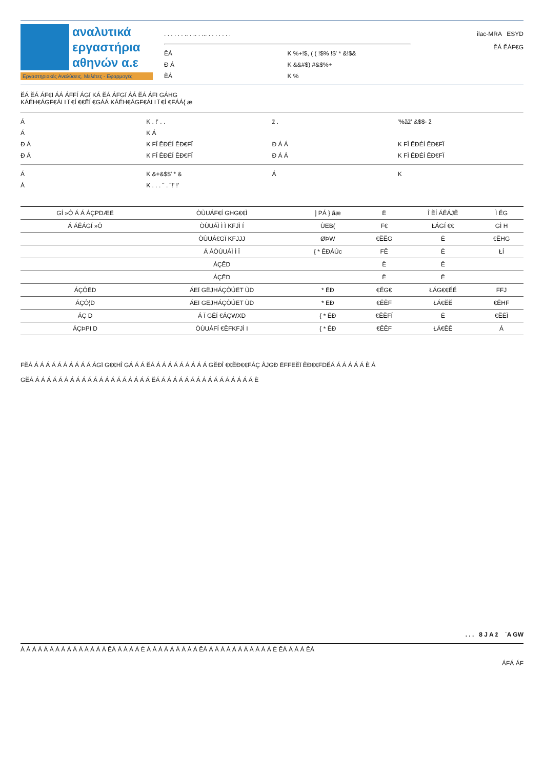αναλυτικά
εργαστήρια
αθηνών α.ε
Εργαστηριακές Αναλύσεις, Μελέτες - Εφαρμογές
. . . . . . .. . .. . ... . . . . . . .
ĔÁ K %+!$, ( ( !$% !$' * &!$&
Ð Á K &&#$) #&$%+
ĔÁ K %
ilac-MRA ESYD
ĔÁ ĔÁF€G
ĔÁ ĔÁ ÁF€I ÁÁ ÁFFÍ ÁGÏ KÁ ĔÁ ÁFGÏ ÁÁ ĔÁ ÁFI GÁHG
KÁÉH€ÁGF€ÁI I Ï €Í €€ËÍ €GÁÁ KÁÉH€ÁGF€ÁI I Ï €Í €FÁÁ{ æ
Á K . !' . . ž . '%ãž' &$$- ž
Á K Á
Ð Á K FÎ ĒĐÉÍ ĒĐ€FÏ Ð Á Á K FÎ ĒĐÉÍ ĒĐ€FÏ
Ð Á K FÎ ĒĐÉÍ ĒĐ€FÏ Ð Á Á K FÌ ĒĐÉÍ ĒĐ€FÏ
Á K &+&$$' * & Á K
Á K . . . ˝ . ˝!' !'
| GÍ »Ô Á Á ÁÇPDÆË | ÒÙUÁF€Í GHG€€Ì | ] PÁ } ãæ | Ë | Î ĔÍ ÁĔÁJĔ | Ì ĔG |
| --- | --- | --- | --- | --- | --- |
| Á ÁĔÁGÍ »Ô | ÒÙUÁÌ Ì Ì KFJÌ Í | ÙEB( | F€ | ŁÁGÍ €€ | GÌ H |
| | ÒÙUÁ€GÏ KFJJJ | ØÞW | €ĔĔG | Ë | €ĔHG |
| | Á ÁÒÙUÁÌ Ì Ï | { * ĒĐÁÚc | FĔ | Ë | ŁÍ |
| | ÁÇĒD | | Ë | Ë | |
| | ÁÇĒD | | Ë | Ë | |
| ÁÇÔĒD | ÁEÏ GËJHÁÇÔÚËT ÙD | * ĒĐ | €ĔG€ | ŁÁG€€ĔĔ | FFJ |
| ÁÇÔ¦D | ÁEÏ GËJHÁÇÔÚËT ÙD | * ĒĐ | €ĔĔF | ŁÁ€ĔĔ | €ĔHF |
| ÁÇ D | Á Ï GËÏ €ÁÇWXD | { * ĒĐ | €ĔĔFÍ | Ë | €ĔĒÌ |
| ÁÇÞPI D | ÒÙUÁFÍ €ĔFKFJÌ I | { * ĒĐ | €ĔĔF | ŁÁ€ĔĔ | Á |
FĔÁ Á Á Á Á Á Á Á Á Á Á ÁGÏ G€€HÎ GÁ Á Á ĔÁ Á Á Á Á Á Á Á Á Á GĔĐÎ €€ĔĐ€€FÁÇ ÂJGĐ ĒFFËĔÏ ĔĐ€€FDĔÁ Á Á Á Á Á È Á
GĔÁ Á Á Á Á Á Á Á Á Á Á Á Á Á Á Á Á Á Á Á Á ĔÁ Á Á Á Á Á Á Á Á Á Á Á Á Á Á Á Á È
. . . 8 J A ž ˙A GW
Á Á Á Á Á Á Á Á Á Á Á Á Á Á Á ĔÁ Á Á Á Á È Á Á Á Á Á Á Á Á Á ĔÁ Á Á Á Á Á Á Á Á Á Á Á È ĔÁ Á Á Á ĔÁ
ÁFÁ ÁF